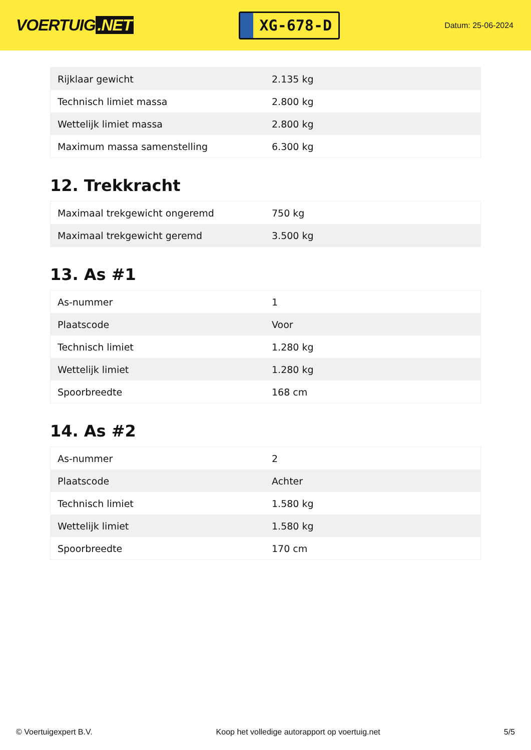VOERTUIG.NET
XG-678-D
Datum: 25-06-2024
| Rijklaar gewicht | 2.135 kg |
| Technisch limiet massa | 2.800 kg |
| Wettelijk limiet massa | 2.800 kg |
| Maximum massa samenstelling | 6.300 kg |
12. Trekkracht
| Maximaal trekgewicht ongeremd | 750 kg |
| Maximaal trekgewicht geremd | 3.500 kg |
13. As #1
| As-nummer | 1 |
| Plaatscode | Voor |
| Technisch limiet | 1.280 kg |
| Wettelijk limiet | 1.280 kg |
| Spoorbreedte | 168 cm |
14. As #2
| As-nummer | 2 |
| Plaatscode | Achter |
| Technisch limiet | 1.580 kg |
| Wettelijk limiet | 1.580 kg |
| Spoorbreedte | 170 cm |
© Voertuigexpert B.V. Koop het volledige autorapport op voertuig.net 5/5